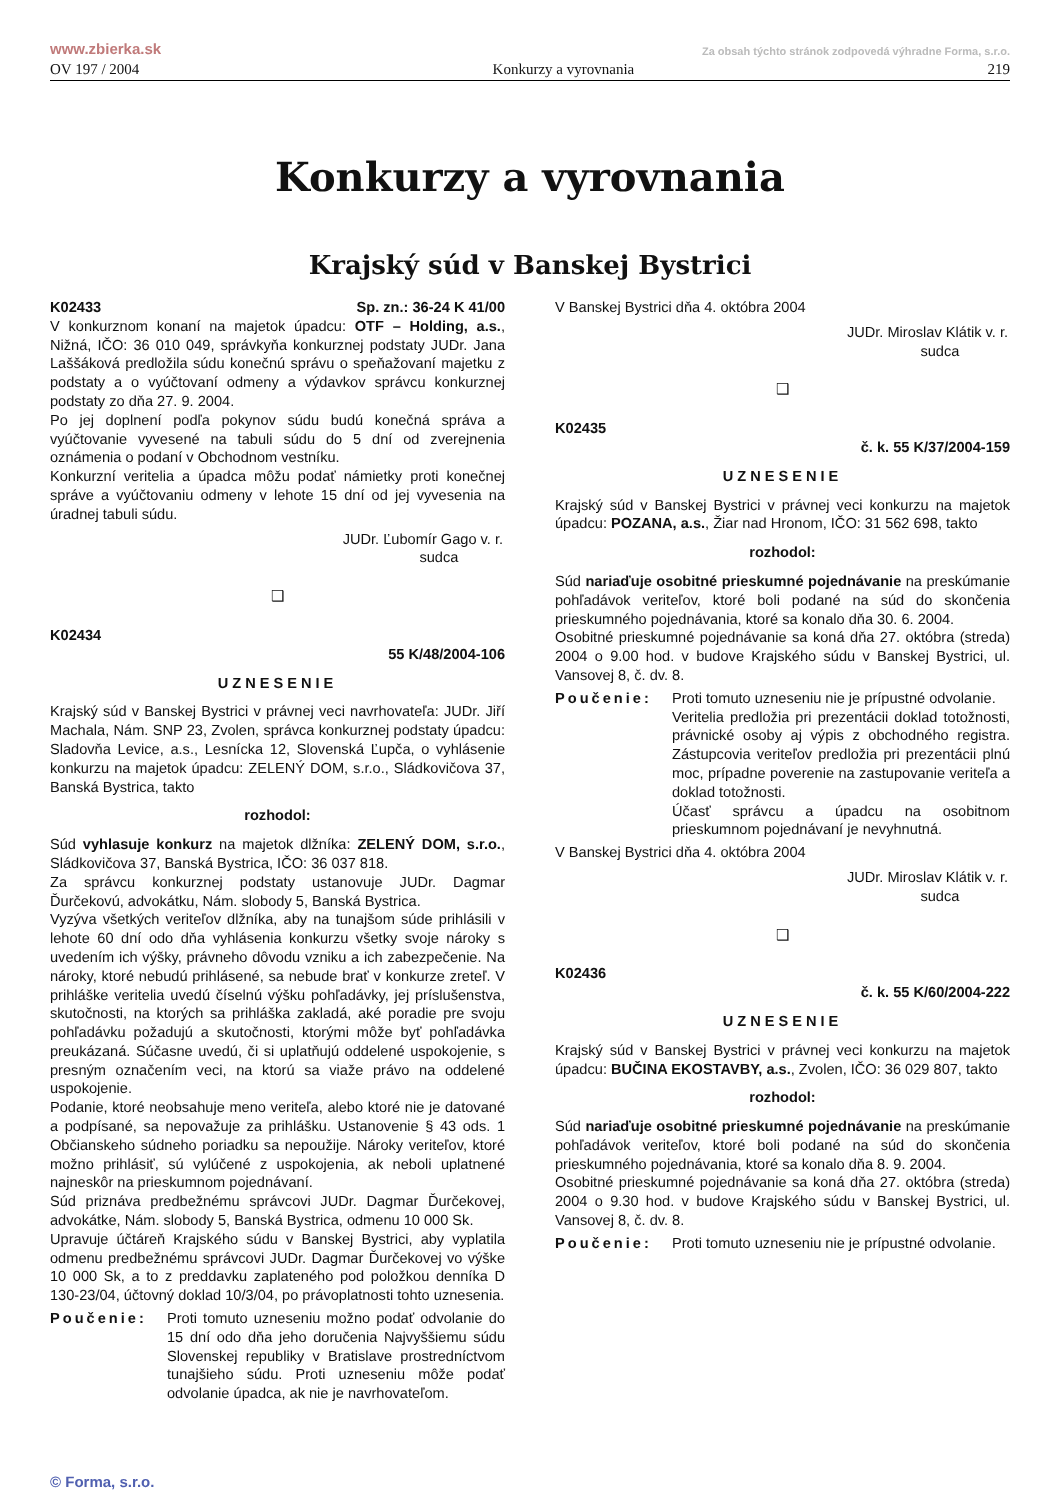www.zbierka.sk Za obsah týchto stránok zodpovedá výhradne Forma, s.r.o.
OV 197 / 2004 Konkurzy a vyrovnania 219
Konkurzy a vyrovnania
Krajský súd v Banskej Bystrici
K02433 Sp. zn.: 36-24 K 41/00
V konkurznom konaní na majetok úpadcu: OTF – Holding, a.s., Nižná, IČO: 36 010 049, správkyňa konkurznej podstaty JUDr. Jana Laššáková predložila súdu konečnú správu o speňažovaní majetku z podstaty a o vyúčtovaní odmeny a výdavkov správcu konkurznej podstaty zo dňa 27. 9. 2004.
Po jej doplnení podľa pokynov súdu budú konečná správa a vyúčtovanie vyvesené na tabuli súdu do 5 dní od zverejnenia oznámenia o podaní v Obchodnom vestníku.
Konkurzní veritelia a úpadca môžu podať námietky proti konečnej správe a vyúčtovaniu odmeny v lehote 15 dní od jej vyvesenia na úradnej tabuli súdu.
JUDr. Ľubomír Gago v. r.
sudca
❑
K02434
55 K/48/2004-106
UZNESENIE
Krajský súd v Banskej Bystrici v právnej veci navrhovateľa: JUDr. Jiří Machala, Nám. SNP 23, Zvolen, správca konkurznej podstaty úpadcu: Sladovňa Levice, a.s., Lesnícka 12, Slovenská Ľupča, o vyhlásenie konkurzu na majetok úpadcu: ZELENÝ DOM, s.r.o., Sládkovičova 37, Banská Bystrica, takto
rozhodol:
Súd vyhlasuje konkurz na majetok dlžníka: ZELENÝ DOM, s.r.o., Sládkovičova 37, Banská Bystrica, IČO: 36 037 818.
Za správcu konkurznej podstaty ustanovuje JUDr. Dagmar Ďurčekovú, advokátku, Nám. slobody 5, Banská Bystrica.
Vyzýva všetkých veriteľov dlžníka, aby na tunajšom súde prihlásili v lehote 60 dní odo dňa vyhlásenia konkurzu všetky svoje nároky s uvedením ich výšky, právneho dôvodu vzniku a ich zabezpečenie. Na nároky, ktoré nebudú prihlásené, sa nebude brať v konkurze zreteľ. V prihláške veritelia uvedú číselnú výšku pohľadávky, jej príslušenstva, skutočnosti, na ktorých sa prihláška zakladá, aké poradie pre svoju pohľadávku požadujú a skutočnosti, ktorými môže byť pohľadávka preukázaná. Súčasne uvedú, či si uplatňujú oddelené uspokojenie, s presným označením veci, na ktorú sa viaže právo na oddelené uspokojenie.
Podanie, ktoré neobsahuje meno veriteľa, alebo ktoré nie je datované a podpísané, sa nepovažuje za prihlášku. Ustanovenie § 43 ods. 1 Občianskeho súdneho poriadku sa nepoužije. Nároky veriteľov, ktoré možno prihlásiť, sú vylúčené z uspokojenia, ak neboli uplatnené najneskôr na prieskumnom pojednávaní.
Súd priznáva predbežnému správcovi JUDr. Dagmar Ďurčekovej, advokátke, Nám. slobody 5, Banská Bystrica, odmenu 10 000 Sk.
Upravuje účtáreň Krajského súdu v Banskej Bystrici, aby vyplatila odmenu predbežnému správcovi JUDr. Dagmar Ďurčekovej vo výške 10 000 Sk, a to z preddavku zaplateného pod položkou denníka D 130-23/04, účtovný doklad 10/3/04, po právoplatnosti tohto uznesenia.
Poučenie: Proti tomuto uzneseniu možno podať odvolanie do 15 dní odo dňa jeho doručenia Najvyššiemu súdu Slovenskej republiky v Bratislave prostredníctvom tunajšieho súdu. Proti uzneseniu môže podať odvolanie úpadca, ak nie je navrhovateľom.
V Banskej Bystrici dňa 4. októbra 2004
JUDr. Miroslav Klátik v. r.
sudca
❑
K02435
č. k. 55 K/37/2004-159
UZNESENIE
Krajský súd v Banskej Bystrici v právnej veci konkurzu na majetok úpadcu: POZANA, a.s., Žiar nad Hronom, IČO: 31 562 698, takto
rozhodol:
Súd nariaďuje osobitné prieskumné pojednávanie na preskúmanie pohľadávok veriteľov, ktoré boli podané na súd do skončenia prieskumného pojednávania, ktoré sa konalo dňa 30. 6. 2004.
Osobitné prieskumné pojednávanie sa koná dňa 27. októbra (streda) 2004 o 9.00 hod. v budove Krajského súdu v Banskej Bystrici, ul. Vansovej 8, č. dv. 8.
Poučenie: Proti tomuto uzneseniu nie je prípustné odvolanie.
Veritelia predložia pri prezentácii doklad totožnosti, právnické osoby aj výpis z obchodného registra. Zástupcovia veriteľov predložia pri prezentácii plnú moc, prípadne poverenie na zastupovanie veriteľa a doklad totožnosti.
Účasť správcu a úpadcu na osobitnom prieskumnom pojednávaní je nevyhnutná.
V Banskej Bystrici dňa 4. októbra 2004
JUDr. Miroslav Klátik v. r.
sudca
❑
K02436
č. k. 55 K/60/2004-222
UZNESENIE
Krajský súd v Banskej Bystrici v právnej veci konkurzu na majetok úpadcu: BUČINA EKOSTAVBY, a.s., Zvolen, IČO: 36 029 807, takto
rozhodol:
Súd nariaďuje osobitné prieskumné pojednávanie na preskúmanie pohľadávok veriteľov, ktoré boli podané na súd do skončenia prieskumného pojednávania, ktoré sa konalo dňa 8. 9. 2004.
Osobitné prieskumné pojednávanie sa koná dňa 27. októbra (streda) 2004 o 9.30 hod. v budove Krajského súdu v Banskej Bystrici, ul. Vansovej 8, č. dv. 8.
Poučenie: Proti tomuto uzneseniu nie je prípustné odvolanie.
© Forma, s.r.o.